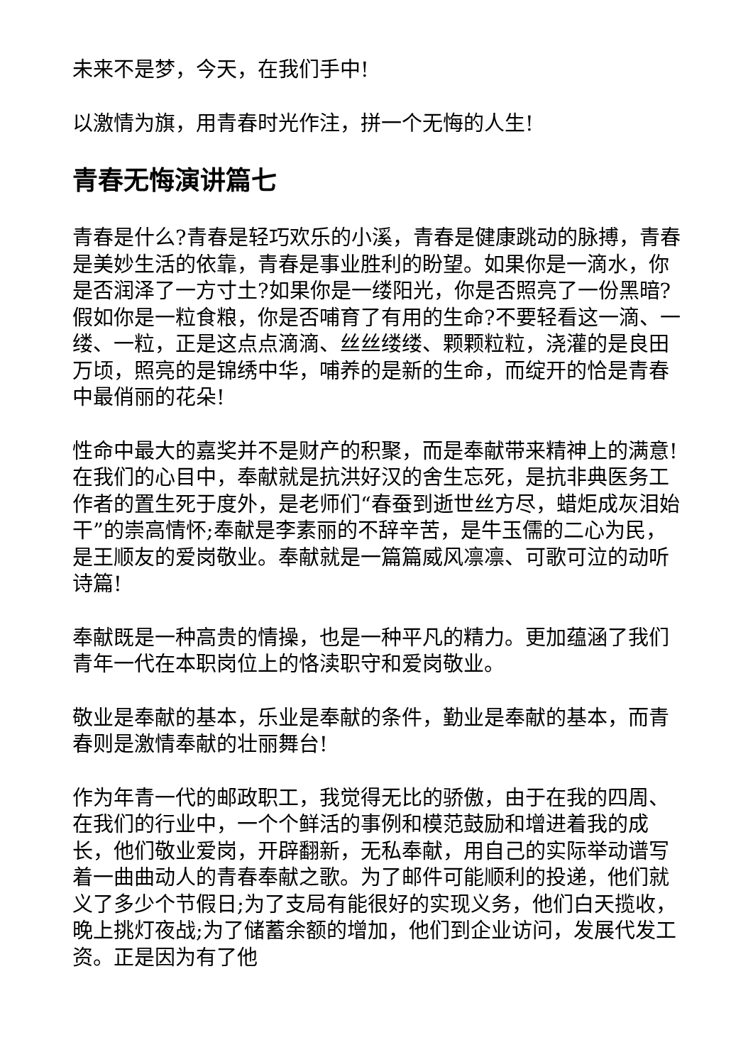未来不是梦，今天，在我们手中!
以激情为旗，用青春时光作注，拼一个无悔的人生!
青春无悔演讲篇七
青春是什么?青春是轻巧欢乐的小溪，青春是健康跳动的脉搏，青春是美妙生活的依靠，青春是事业胜利的盼望。如果你是一滴水，你是否润泽了一方寸土?如果你是一缕阳光，你是否照亮了一份黑暗?假如你是一粒食粮，你是否哺育了有用的生命?不要轻看这一滴、一缕、一粒，正是这点点滴滴、丝丝缕缕、颗颗粒粒，浇灌的是良田万顷，照亮的是锦绣中华，哺养的是新的生命，而绽开的恰是青春中最俏丽的花朵!
性命中最大的嘉奖并不是财产的积聚，而是奉献带来精神上的满意!在我们的心目中，奉献就是抗洪好汉的舍生忘死，是抗非典医务工作者的置生死于度外，是老师们“春蚕到逝世丝方尽，蜡炬成灰泪始干”的崇高情怀;奉献是李素丽的不辞辛苦，是牛玉儒的二心为民，是王顺友的爱岗敬业。奉献就是一篇篇威风凛凛、可歌可泣的动听诗篇!
奉献既是一种高贵的情操，也是一种平凡的精力。更加蕴涵了我们青年一代在本职岗位上的恪渎职守和爱岗敬业。
敬业是奉献的基本，乐业是奉献的条件，勤业是奉献的基本，而青春则是激情奉献的壮丽舞台!
作为年青一代的邮政职工，我觉得无比的骄傲，由于在我的四周、在我们的行业中，一个个鲜活的事例和模范鼓励和增进着我的成长，他们敬业爱岗，开辟翻新，无私奉献，用自己的实际举动谱写着一曲曲动人的青春奉献之歌。为了邮件可能顺利的投递，他们就义了多少个节假日;为了支局有能很好的实现义务，他们白天揽收，晚上挑灯夜战;为了储蓄余额的增加，他们到企业访问，发展代发工资。正是因为有了他